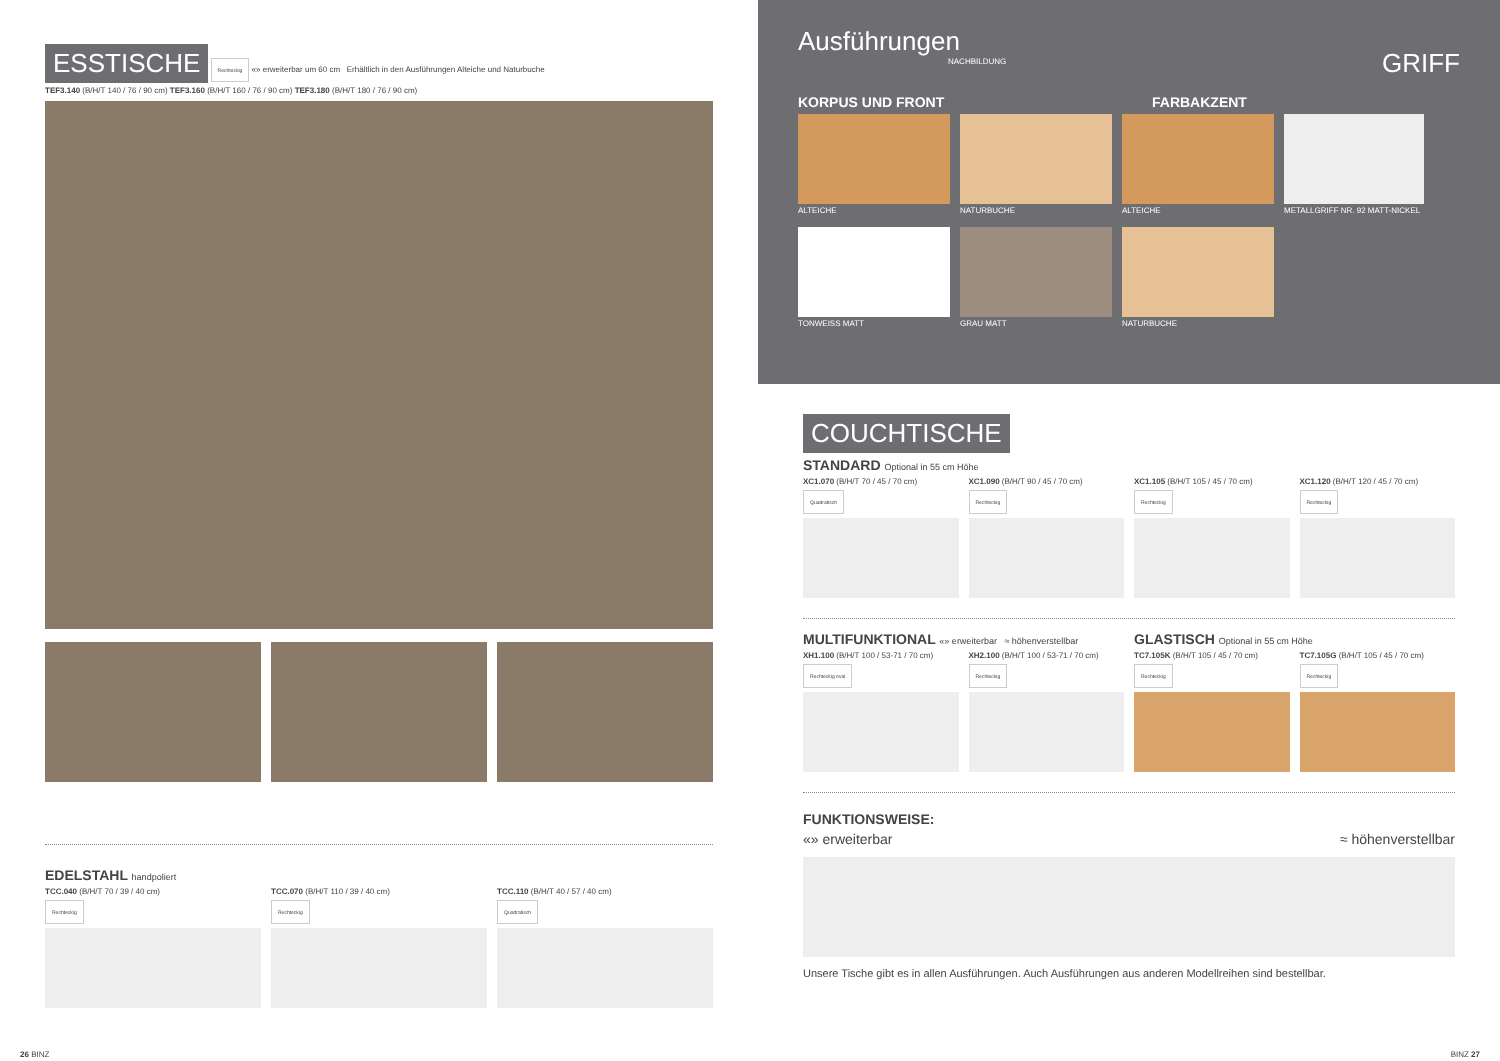ESSTISCHE Rechteckig «» erweiterbar um 60 cm Erhältlich in den Ausführungen Alteiche und Naturbuche
TEF3.140 (B/H/T 140 / 76 / 90 cm) TEF3.160 (B/H/T 160 / 76 / 90 cm) TEF3.180 (B/H/T 180 / 76 / 90 cm)
EDELSTAHL handpoliert
TCC.040 (B/H/T 70 / 39 / 40 cm)
Rechteckig
TCC.070 (B/H/T 110 / 39 / 40 cm)
Rechteckig
TCC.110 (B/H/T 40 / 57 / 40 cm)
Quadratisch
26 BINZ
Ausführungen GRIFF
NACHBILDUNG
KORPUS UND FRONT FARBAKZENT
ALTEICHE
NATURBUCHE
ALTEICHE
METALLGRIFF NR. 92 MATT-NICKEL
TONWEISS MATT
GRAU MATT
NATURBUCHE
COUCHTISCHE
STANDARD Optional in 55 cm Höhe
XC1.070 (B/H/T 70 / 45 / 70 cm)
Quadratisch
XC1.090 (B/H/T 90 / 45 / 70 cm)
Rechteckig
XC1.105 (B/H/T 105 / 45 / 70 cm)
Rechteckig
XC1.120 (B/H/T 120 / 45 / 70 cm)
Rechteckig
MULTIFUNKTIONAL «» erweiterbar ≈ höhenverstellbar
XH1.100 (B/H/T 100 / 53-71 / 70 cm)
Rechteckig oval
XH2.100 (B/H/T 100 / 53-71 / 70 cm)
Rechteckig
GLASTISCH Optional in 55 cm Höhe
TC7.105K (B/H/T 105 / 45 / 70 cm)
Rechteckig
TC7.105G (B/H/T 105 / 45 / 70 cm)
Rechteckig
FUNKTIONSWEISE:
«» erweiterbar ≈ höhenverstellbar
Unsere Tische gibt es in allen Ausführungen. Auch Ausführungen aus anderen Modellreihen sind bestellbar.
BINZ 27